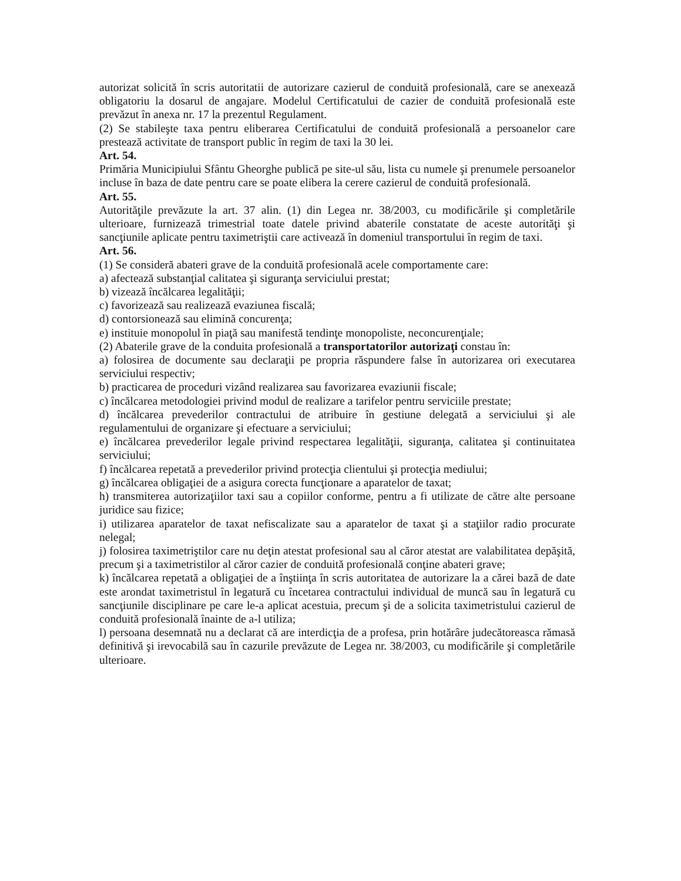autorizat solicită în scris autoritatii de autorizare cazierul de conduită profesională, care se anexează obligatoriu la dosarul de angajare. Modelul Certificatului de cazier de conduită profesională este prevăzut în anexa nr. 17 la prezentul Regulament.
(2) Se stabileşte taxa pentru eliberarea Certificatului de conduită profesională a persoanelor care prestează activitate de transport public în regim de taxi la 30 lei.
Art. 54.
Primăria Municipiului Sfântu Gheorghe publică pe site-ul său, lista cu numele şi prenumele persoanelor incluse în baza de date pentru care se poate elibera la cerere cazierul de conduită profesională.
Art. 55.
Autorităţile prevăzute la art. 37 alin. (1) din Legea nr. 38/2003, cu modificările şi completările ulterioare, furnizează trimestrial toate datele privind abaterile constatate de aceste autorităţi şi sancţiunile aplicate pentru taximetriştii care activează în domeniul transportului în regim de taxi.
Art. 56.
(1) Se consideră abateri grave de la conduită profesională acele comportamente care:
a) afectează substanţial calitatea şi siguranţa serviciului prestat;
b) vizează încălcarea legalităţii;
c) favorizează sau realizează evaziunea fiscală;
d) contorsionează sau elimină concurenţa;
e) instituie monopolul în piaţă sau manifestă tendinţe monopoliste, neconcurenţiale;
(2) Abaterile grave de la conduita profesională a transportatorilor autorizaţi constau în:
a) folosirea de documente sau declaraţii pe propria răspundere false în autorizarea ori executarea serviciului respectiv;
b) practicarea de proceduri vizând realizarea sau favorizarea evaziunii fiscale;
c) încălcarea metodologiei privind modul de realizare a tarifelor pentru serviciile prestate;
d) încălcarea prevederilor contractului de atribuire în gestiune delegată a serviciului şi ale regulamentului de organizare şi efectuare a serviciului;
e) încălcarea prevederilor legale privind respectarea legalităţii, siguranţa, calitatea şi continuitatea serviciului;
f) încălcarea repetată a prevederilor privind protecţia clientului şi protecţia mediului;
g) încălcarea obligaţiei de a asigura corecta funcţionare a aparatelor de taxat;
h) transmiterea autorizaţiilor taxi sau a copiilor conforme, pentru a fi utilizate de către alte persoane juridice sau fizice;
i) utilizarea aparatelor de taxat nefiscalizate sau a aparatelor de taxat şi a staţiilor radio procurate nelegal;
j) folosirea taximetriştilor care nu deţin atestat profesional sau al căror atestat are valabilitatea depăşită, precum şi a taximetristilor al căror cazier de conduită profesională conţine abateri grave;
k) încălcarea repetată a obligaţiei de a înştiinţa în scris autoritatea de autorizare la a cărei bază de date este arondat taximetristul în legatură cu încetarea contractului individual de muncă sau în legatură cu sancţiunile disciplinare pe care le-a aplicat acestuia, precum şi de a solicita taximetristului cazierul de conduită profesională înainte de a-l utiliza;
l) persoana desemnată nu a declarat că are interdicţia de a profesa, prin hotărâre judecătoreasca rămasă definitivă şi irevocabilă sau în cazurile prevăzute de Legea nr. 38/2003, cu modificările şi completările ulterioare.